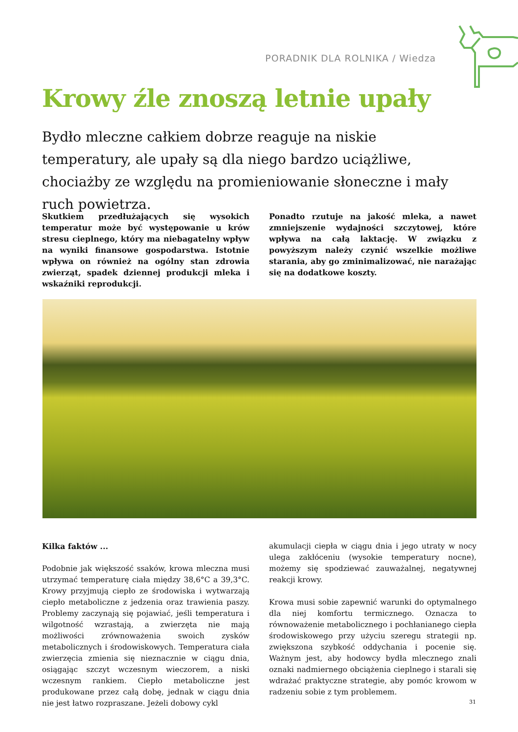PORADNIK DLA ROLNIKA / Wiedza
Krowy źle znoszą letnie upały
Bydło mleczne całkiem dobrze reaguje na niskie temperatury, ale upały są dla niego bardzo uciążliwe, chociażby ze względu na promieniowanie słoneczne i mały ruch powietrza.
Skutkiem przedłużających się wysokich temperatur może być występowanie u krów stresu cieplnego, który ma niebagatelny wpływ na wyniki finansowe gospodarstwa. Istotnie wpływa on również na ogólny stan zdrowia zwierząt, spadek dziennej produkcji mleka i wskaźniki reprodukcji.
Ponadto rzutuje na jakość mleka, a nawet zmniejszenie wydajności szczytowej, które wpływa na całą laktację. W związku z powyższym należy czynić wszelkie możliwe starania, aby go zminimalizować, nie narażając się na dodatkowe koszty.
Kilka faktów ...
Podobnie jak większość ssaków, krowa mleczna musi utrzymać temperaturę ciała między 38,6°C a 39,3°C. Krowy przyjmują ciepło ze środowiska i wytwarzają ciepło metaboliczne z jedzenia oraz trawienia paszy. Problemy zaczynają się pojawiać, jeśli temperatura i wilgotność wzrastają, a zwierzęta nie mają możliwości zrównoważenia swoich zysków metabolicznych i środowiskowych. Temperatura ciała zwierzęcia zmienia się nieznacznie w ciągu dnia, osiągając szczyt wczesnym wieczorem, a niski wczesnym rankiem. Ciepło metaboliczne jest produkowane przez całą dobę, jednak w ciągu dnia nie jest łatwo rozpraszane. Jeżeli dobowy cykl
akumulacji ciepła w ciągu dnia i jego utraty w nocy ulega zakłóceniu (wysokie temperatury nocne), możemy się spodziewać zauważalnej, negatywnej reakcji krowy.
Krowa musi sobie zapewnić warunki do optymalnego dla niej komfortu termicznego. Oznacza to równoważenie metabolicznego i pochłanianego ciepła środowiskowego przy użyciu szeregu strategii np. zwiększona szybkość oddychania i pocenie się. Ważnym jest, aby hodowcy bydła mlecznego znali oznaki nadmiernego obciążenia cieplnego i starali się wdrażać praktyczne strategie, aby pomóc krowom w radzeniu sobie z tym problemem.
31